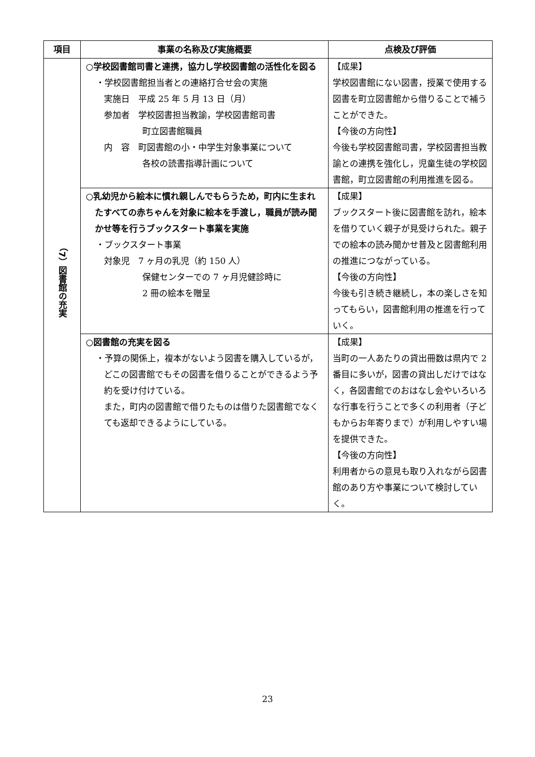| 項目 | 事業の名称及び実施概要 | 点検及び評価 |
| --- | --- | --- |
| （7）図書館の充実 | ○学校図書館司書と連携，協力し学校図書館の活性化を図る ・学校図書館担当者との連絡打合せ会の実施 実施日 平成 25 年 5 月 13 日（月） 参加者 学校図書担当教諭，学校図書館司書 町立図書館職員 内 容 町図書館の小・中学生対象事業について 各校の読書指導計画について | 【成果】 学校図書館にない図書，授業で使用する図書を町立図書館から借りることで補うことができた。 【今後の方向性】 今後も学校図書館司書，学校図書担当教諭との連携を強化し，児童生徒の学校図書館，町立図書館の利用推進を図る。 |
| | ○乳幼児から絵本に慣れ親しんでもらうため，町内に生まれたすべての赤ちゃんを対象に絵本を手渡し，職員が読み聞かせ等を行うブックスタート事業を実施 ・ブックスタート事業 対象児 7 ヶ月の乳児（約 150 人） 保健センターでの 7 ヶ月児健診時に 2 冊の絵本を贈呈 | 【成果】 ブックスタート後に図書館を訪れ，絵本を借りていく親子が見受けられた。親子での絵本の読み聞かせ普及と図書館利用の推進につながっている。 【今後の方向性】 今後も引き続き継続し，本の楽しさを知ってもらい，図書館利用の推進を行っていく。 |
| | ○図書館の充実を図る ・予算の関係上，複本がないよう図書を購入しているが，どこの図書館でもその図書を借りることができるよう予約を受け付けている。 また，町内の図書館で借りたものは借りた図書館でなくても返却できるようにしている。 | 【成果】 当町の一人あたりの貸出冊数は県内で 2 番目に多いが，図書の貸出しだけではなく，各図書館でのおはなし会やいろいろな行事を行うことで多くの利用者（子どもからお年寄りまで）が利用しやすい場を提供できた。 【今後の方向性】 利用者からの意見も取り入れながら図書館のあり方や事業について検討していく。 |
23